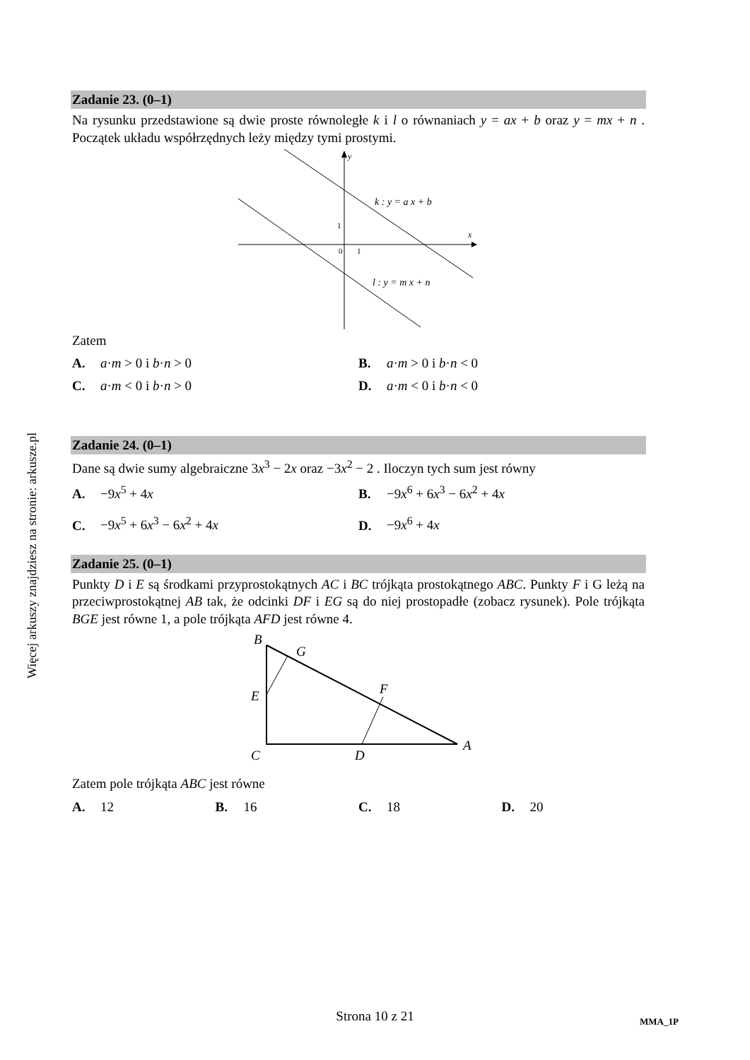Więcej arkuszy znajdziesz na stronie: arkusze.pl
Zadanie 23. (0–1)
Na rysunku przedstawione są dwie proste równoległe k i l o równaniach y = ax + b oraz y = mx + n . Początek układu współrzędnych leży między tymi prostymi.
y
x
1
0
1
k : y = a x + b
l : y = m x + n
Zatem
A. a·m > 0 i b·n > 0
B. a·m > 0 i b·n < 0
C. a·m < 0 i b·n > 0
D. a·m < 0 i b·n < 0
Zadanie 24. (0–1)
Dane są dwie sumy algebraiczne 3x<sup>3</sup> − 2x oraz −3x<sup>2</sup> − 2 . Iloczyn tych sum jest równy
A. −9x<sup>5</sup> + 4x
B. −9x<sup>6</sup> + 6x<sup>3</sup> − 6x<sup>2</sup> + 4x
C. −9x<sup>5</sup> + 6x<sup>3</sup> − 6x<sup>2</sup> + 4x
D. −9x<sup>6</sup> + 4x
Zadanie 25. (0–1)
Punkty D i E są środkami przyprostokątnych AC i BC trójkąta prostokątnego ABC. Punkty F i G leżą na przeciwprostokątnej AB tak, że odcinki DF i EG są do niej prostopadłe (zobacz rysunek). Pole trójkąta BGE jest równe 1, a pole trójkąta AFD jest równe 4.
B
G
E
F
C
D
A
Zatem pole trójkąta ABC jest równe
A. 12
B. 16
C. 18
D. 20
Strona 10 z 21 MMA_1P